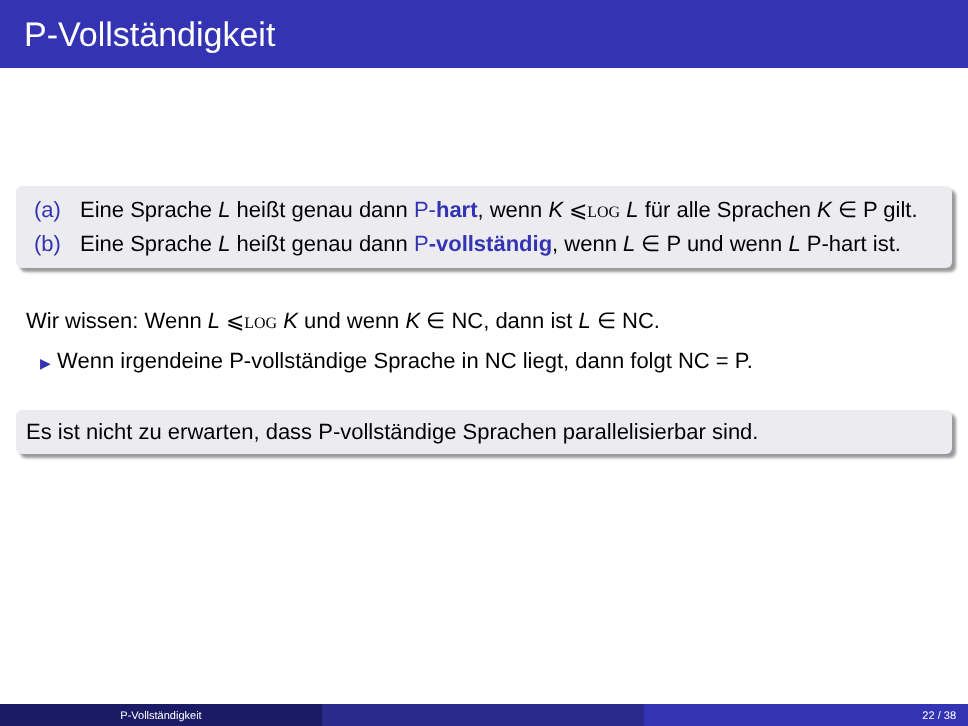P-Vollständigkeit
(a) Eine Sprache L heißt genau dann P-hart, wenn K ⩽LOG L für alle Sprachen K ∈ P gilt.
(b) Eine Sprache L heißt genau dann P-vollständig, wenn L ∈ P und wenn L P-hart ist.
Wir wissen: Wenn L ⩽LOG K und wenn K ∈ NC, dann ist L ∈ NC.
▶ Wenn irgendeine P-vollständige Sprache in NC liegt, dann folgt NC = P.
Es ist nicht zu erwarten, dass P-vollständige Sprachen parallelisierbar sind.
P-Vollständigkeit 22 / 38